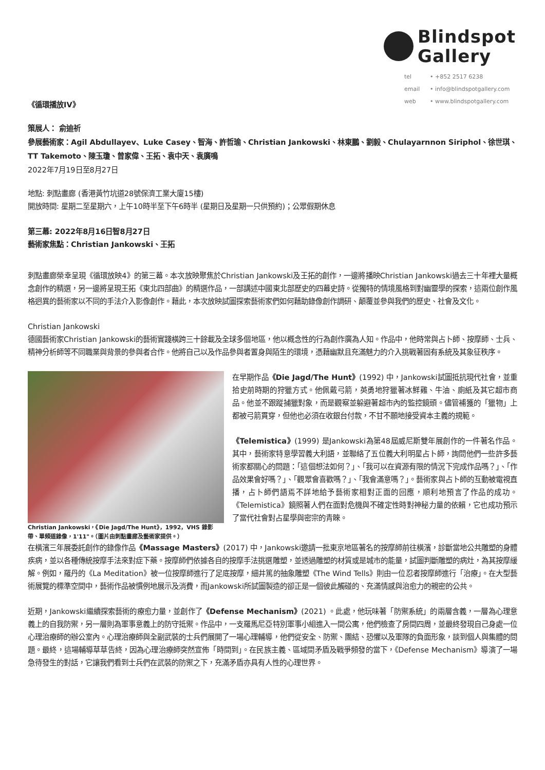《循環播放IV》
Blindspot
Gallery
tel • +852 2517 6238
email • info@blindspotgallery.com
web • www.blindspotgallery.com
策展人： 俞迪祈
參展藝術家：Agil Abdullayev、Luke Casey、智海、許哲瑜、Christian Jankowski、林東鵬、劉毅、Chulayarnnon Siriphol、徐世琪、TT Takemoto、陳玉瓊、曾家偉、王拓、袁中天、袁廣鳴
2022年7月19日至8月27日
地點: 刺點畫廊 (香港黃竹坑道28號保濟工業大廈15樓)
開放時間: 星期二至星期六，上午10時半至下午6時半 (星期日及星期一只供預約)；公眾假期休息
第三幕: 2022年8月16日智8月27日
藝術家焦點：Christian Jankowski、王拓
刺點畫廊榮幸呈現《循環放映4》的第三幕。本次放映聚焦於Christian Jankowski及王拓的創作，一邊將播映Christian Jankowski過去三十年裡大量概念創作的精選，另一邊將呈現王拓《東北四部曲》的精選作品，一部講述中國東北部歷史的四幕史詩。從獨特的情境風格到對幽靈學的探索，這兩位創作風格迥異的藝術家以不同的手法介入影像創作。藉此，本次放映試圖探索藝術家們如何藉助錄像創作調研、顛覆並參與我們的歷史、社會及文化。
Christian Jankowski
德國藝術家Christian Jankowski的藝術實踐橫跨三十餘載及全球多個地區，他以概念性的行為創作廣為人知。作品中，他時常與占卜師、按摩師、士兵、精神分析師等不同職業與背景的參與者合作。他將自己以及作品參與者置身與陌生的環境，憑藉幽默且充滿魅力的介入挑戰著固有系統及其象征秩序。
Christian Jankowski，《Die Jagd/The Hunt》，1992，VHS 錄影帶、單頻道錄像，1'11"。（圖片由刺點畫廊及藝術家提供。）
在早期作品《Die Jagd/The Hunt》(1992) 中，Jankowski試圖抵抗現代社會，並重拾史前時期的狩獵方式。他佩戴弓箭，英勇地狩獵著冰鮮雞、牛油、廁紙及其它超市商品。他並不跟蹤捕獵對象，而是觀察並躲避著超市內的監控鏡頭。儘管補獲的「獵物」上都被弓箭貫穿，但他也必須在收銀台付款，不甘不願地接受資本主義的規範。
《Telemistica》(1999) 是Jankowski為第48屆威尼斯雙年展創作的一件著名作品。其中，藝術家特意學習義大利語，並聯絡了五位義大利明星占卜師，詢問他們一些許多藝術家都關心的問題：「這個想法如何？」、「我可以在資源有限的情況下完成作品嗎？」、「作品效果會好嗎？」、「觀眾會喜歡嗎？」、「我會滿意嗎？」。藝術家與占卜師的互動被電視直播，占卜師們語焉不詳地給予藝術家相對正面的回應，順利地預言了作品的成功。《Telemistica》鏡照著人們在面對危機與不確定性時對神秘力量的依賴，它也成功預示了當代社會對占星學與密宗的青睞。
在橫濱三年展委託創作的錄像作品《Massage Masters》(2017) 中，Jankowski邀請一批東京地區著名的按摩師前往橫濱，診斷當地公共雕塑的身體疾病，並以各種傳統按摩手法來對症下藥。按摩師們依據各自的按摩手法挑選雕塑，並透過雕塑的材質或是城市的能量，試圖判斷雕塑的病灶，為其按摩緩解。例如，羅丹的《La Meditation》被一位按摩師進行了足底按摩，細井篤的抽象雕塑《The Wind Tells》則由一位忍者按摩師進行「治療」。在大型藝術展覽的標準空間中，藝術作品被慣例地展示及消費，而Jankowski所試圖製造的卻正是一個彼此觸碰的、充滿情感與治愈力的親密的公共。
近期，Jankowski繼續探索藝術的療愈力量，並創作了《Defense Mechanism》(2021) 。此處，他玩味著「防禦系統」的兩層含義，一層為心理意義上的自我防禦，另一層則為軍事意義上的防守抵禦。作品中，一支羅馬尼亞特別軍事小組進入一間公寓，他們檢查了房間四周，並最終發現自己身處一位心理治療師的辦公室內。心理治療師與全副武裝的士兵們展開了一場心理輔導，他們從安全、防禦、團結、恐懼以及軍隊的負面形象，談到個人與集體的問題。最終，這場輔導草草告終，因為心理治療師突然宣佈「時間到」。在民族主義、區域間矛盾及戰爭頻發的當下，《Defense Mechanism》導演了一場急待發生的對話，它讓我們看到士兵們在武裝的防禦之下，充滿矛盾亦具有人性的心理世界。